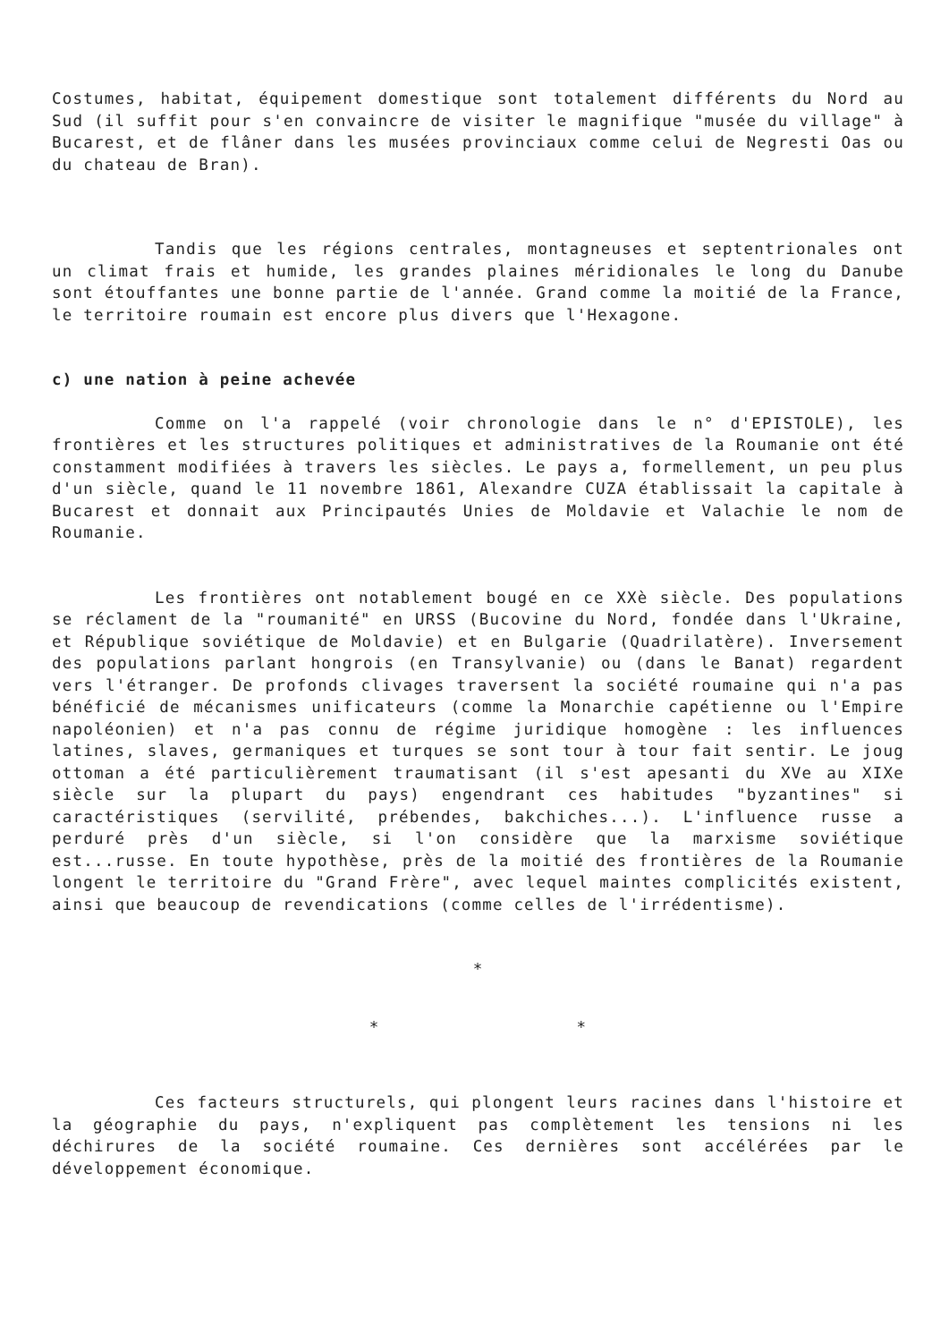Costumes, habitat, équipement domestique sont totalement différents du Nord au Sud (il suffit pour s'en convaincre de visiter le magnifique "musée du village" à Bucarest, et de flâner dans les musées provinciaux comme celui de Negresti Oas ou du chateau de Bran).
Tandis que les régions centrales, montagneuses et septentrionales ont un climat frais et humide, les grandes plaines méridionales le long du Danube sont étouffantes une bonne partie de l'année. Grand comme la moitié de la France, le territoire roumain est encore plus divers que l'Hexagone.
c) une nation à peine achevée
Comme on l'a rappelé (voir chronologie dans le n° d'EPISTOLE), les frontières et les structures politiques et administratives de la Roumanie ont été constamment modifiées à travers les siècles. Le pays a, formellement, un peu plus d'un siècle, quand le 11 novembre 1861, Alexandre CUZA établissait la capitale à Bucarest et donnait aux Principautés Unies de Moldavie et Valachie le nom de Roumanie.
Les frontières ont notablement bougé en ce XXè siècle. Des populations se réclament de la "roumanité" en URSS (Bucovine du Nord, fondée dans l'Ukraine, et République soviétique de Moldavie) et en Bulgarie (Quadrilatère). Inversement des populations parlant hongrois (en Transylvanie) ou (dans le Banat) regardent vers l'étranger. De profonds clivages traversent la société roumaine qui n'a pas bénéficié de mécanismes unificateurs (comme la Monarchie capétienne ou l'Empire napoléonien) et n'a pas connu de régime juridique homogène : les influences latines, slaves, germaniques et turques se sont tour à tour fait sentir. Le joug ottoman a été particulièrement traumatisant (il s'est apesanti du XVe au XIXe siècle sur la plupart du pays) engendrant ces habitudes "byzantines" si caractéristiques (servilité, prébendes, bakchiches...). L'influence russe a perduré près d'un siècle, si l'on considère que la marxisme soviétique est...russe. En toute hypothèse, près de la moitié des frontières de la Roumanie longent le territoire du "Grand Frère", avec lequel maintes complicités existent, ainsi que beaucoup de revendications (comme celles de l'irrédentisme).
*
* *
Ces facteurs structurels, qui plongent leurs racines dans l'histoire et la géographie du pays, n'expliquent pas complètement les tensions ni les déchirures de la société roumaine. Ces dernières sont accélérées par le développement économique.